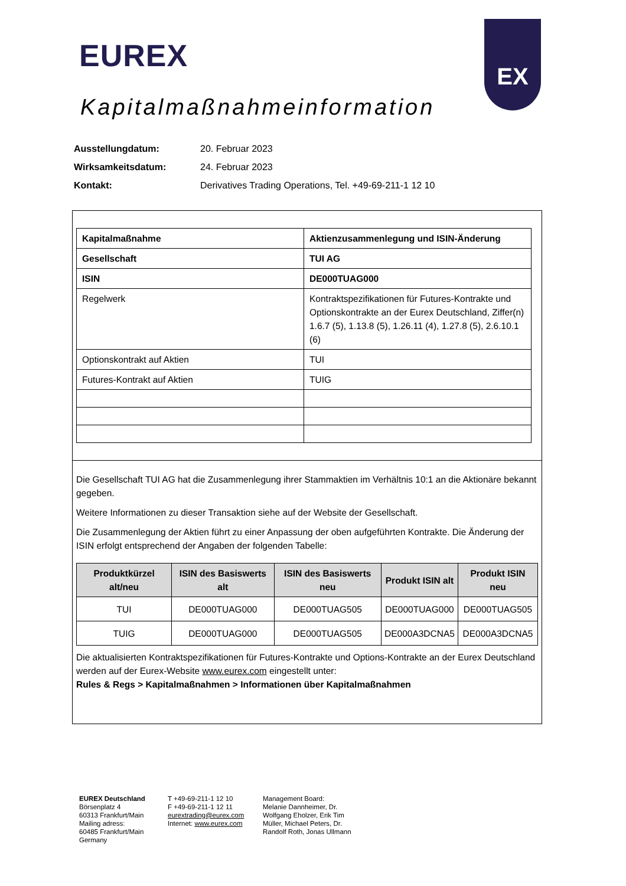EUREX
EX
Kapitalmaßnahmeinformation
| Ausstellungdatum: | 20. Februar 2023 |
| Wirksamkeitsdatum: | 24. Februar 2023 |
| Kontakt: | Derivatives Trading Operations, Tel. +49-69-211-1 12 10 |
| Kapitalmaßnahme | Aktienzusammenlegung und ISIN-Änderung |
| Gesellschaft | TUI AG |
| ISIN | DE000TUAG000 |
| Regelwerk | Kontraktspezifikationen für Futures-Kontrakte und Optionskontrakte an der Eurex Deutschland, Ziffer(n) 1.6.7 (5), 1.13.8 (5), 1.26.11 (4), 1.27.8 (5), 2.6.10.1 (6) |
| Optionskontrakt auf Aktien | TUI |
| Futures-Kontrakt auf Aktien | TUIG |
Die Gesellschaft TUI AG hat die Zusammenlegung ihrer Stammaktien im Verhältnis 10:1 an die Aktionäre bekannt gegeben.
Weitere Informationen zu dieser Transaktion siehe auf der Website der Gesellschaft.
Die Zusammenlegung der Aktien führt zu einer Anpassung der oben aufgeführten Kontrakte. Die Änderung der ISIN erfolgt entsprechend der Angaben der folgenden Tabelle:
| Produktkürzel alt/neu | ISIN des Basiswerts alt | ISIN des Basiswerts neu | Produkt ISIN alt | Produkt ISIN neu |
| --- | --- | --- | --- | --- |
| TUI | DE000TUAG000 | DE000TUAG505 | DE000TUAG000 | DE000TUAG505 |
| TUIG | DE000TUAG000 | DE000TUAG505 | DE000A3DCNA5 | DE000A3DCNA5 |
Die aktualisierten Kontraktspezifikationen für Futures-Kontrakte und Options-Kontrakte an der Eurex Deutschland werden auf der Eurex-Website www.eurex.com eingestellt unter:
Rules & Regs > Kapitalmaßnahmen > Informationen über Kapitalmaßnahmen
EUREX Deutschland
Börsenplatz 4
60313 Frankfurt/Main
Mailing adress:
60485 Frankfurt/Main
Germany
T +49-69-211-1 12 10
F +49-69-211-1 12 11
eurextrading@eurex.com
Internet: www.eurex.com
Management Board:
Melanie Dannheimer, Dr.
Wolfgang Eholzer, Erik Tim
Müller, Michael Peters, Dr.
Randolf Roth, Jonas Ullmann